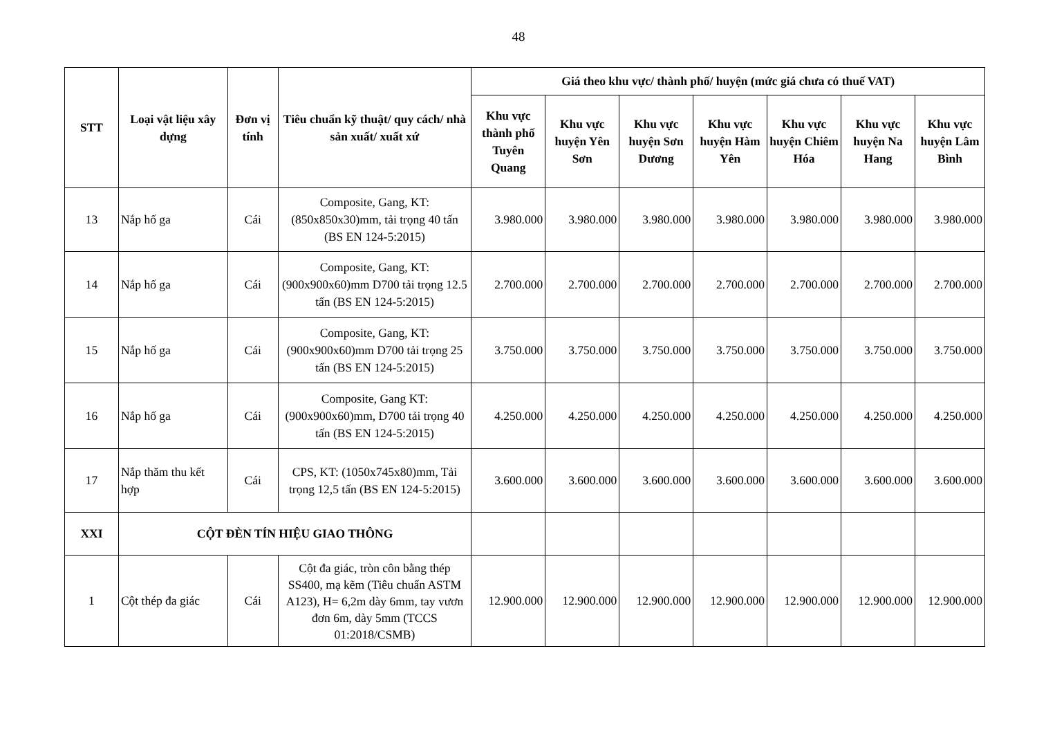48
| STT | Loại vật liệu xây dựng | Đơn vị tính | Tiêu chuẩn kỹ thuật/ quy cách/ nhà sản xuất/ xuất xứ | Giá theo khu vực/ thành phố/ huyện (mức giá chưa có thuế VAT) | | | | | | |
| --- | --- | --- | --- | --- | --- | --- | --- | --- | --- | --- |
| | | | | Khu vực thành phố Tuyên Quang | Khu vực huyện Yên Sơn | Khu vực huyện Sơn Dương | Khu vực huyện Hàm Yên | Khu vực huyện Chiêm Hóa | Khu vực huyện Na Hang | Khu vực huyện Lâm Bình |
| 13 | Nắp hố ga | Cái | Composite, Gang, KT: (850x850x30)mm, tải trọng 40 tấn (BS EN 124-5:2015) | 3.980.000 | 3.980.000 | 3.980.000 | 3.980.000 | 3.980.000 | 3.980.000 | 3.980.000 |
| 14 | Nắp hố ga | Cái | Composite, Gang, KT: (900x900x60)mm D700 tải trọng 12.5 tấn (BS EN 124-5:2015) | 2.700.000 | 2.700.000 | 2.700.000 | 2.700.000 | 2.700.000 | 2.700.000 | 2.700.000 |
| 15 | Nắp hố ga | Cái | Composite, Gang, KT: (900x900x60)mm D700 tải trọng 25 tấn (BS EN 124-5:2015) | 3.750.000 | 3.750.000 | 3.750.000 | 3.750.000 | 3.750.000 | 3.750.000 | 3.750.000 |
| 16 | Nắp hố ga | Cái | Composite, Gang KT: (900x900x60)mm, D700 tải trọng 40 tấn (BS EN 124-5:2015) | 4.250.000 | 4.250.000 | 4.250.000 | 4.250.000 | 4.250.000 | 4.250.000 | 4.250.000 |
| 17 | Nắp thăm thu kết hợp | Cái | CPS, KT: (1050x745x80)mm, Tải trọng 12,5 tấn (BS EN 124-5:2015) | 3.600.000 | 3.600.000 | 3.600.000 | 3.600.000 | 3.600.000 | 3.600.000 | 3.600.000 |
| XXI | CỘT ĐÈN TÍN HIỆU GIAO THÔNG | | | | | | | | | |
| 1 | Cột thép đa giác | Cái | Cột đa giác, tròn côn bằng thép SS400, mạ kẽm (Tiêu chuẩn ASTM A123), H= 6,2m dày 6mm, tay vươn đơn 6m, dày 5mm (TCCS 01:2018/CSMB) | 12.900.000 | 12.900.000 | 12.900.000 | 12.900.000 | 12.900.000 | 12.900.000 | 12.900.000 |